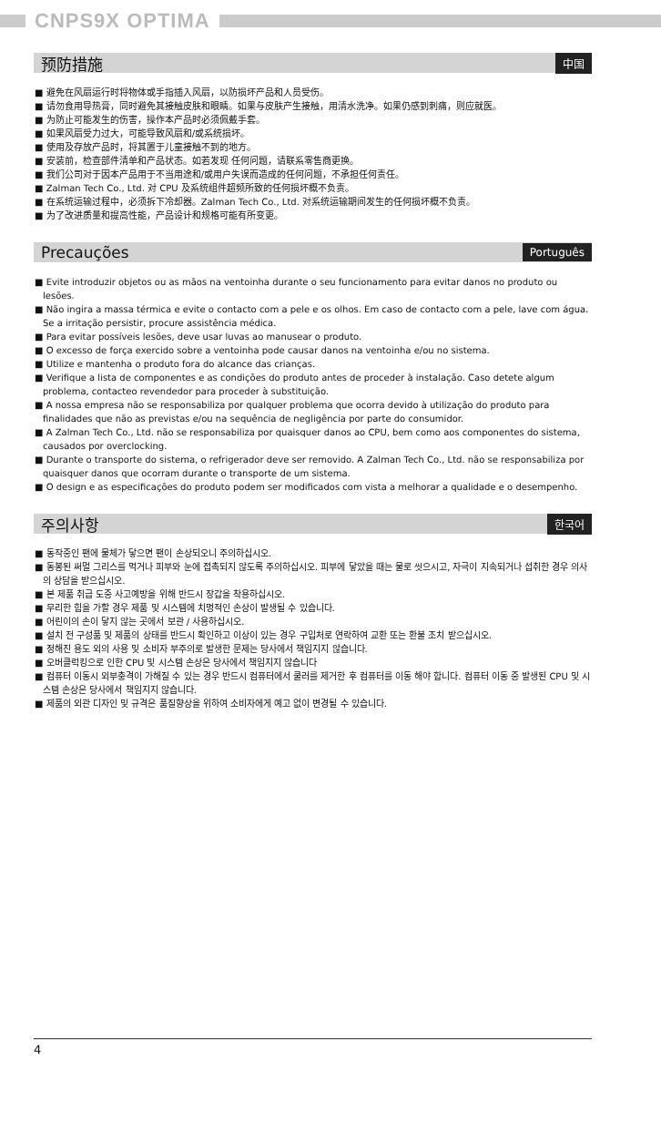CNPS9X OPTIMA
预防措施 中国
■ 避免在风扇运行时将物体或手指插入风扇，以防损坏产品和人员受伤。
■ 请勿食用导热膏，同时避免其接触皮肤和眼睛。如果与皮肤产生接触，用清水洗净。如果仍感到刺痛，则应就医。
■ 为防止可能发生的伤害，操作本产品时必须佩戴手套。
■ 如果风扇受力过大，可能导致风扇和/或系统损坏。
■ 使用及存放产品时，将其置于儿童接触不到的地方。
■ 安装前，检查部件清单和产品状态。如若发现 任何问题，请联系零售商更换。
■ 我们公司对于因本产品用于不当用途和/或用户失误而造成的任何问题，不承担任何责任。
■ Zalman Tech Co., Ltd. 对 CPU 及系统组件超频所致的任何损坏概不负责。
■ 在系统运输过程中，必须拆下冷却器。Zalman Tech Co., Ltd. 对系统运输期间发生的任何损坏概不负责。
■ 为了改进质量和提高性能，产品设计和规格可能有所变更。
Precauções Português
■ Evite introduzir objetos ou as mãos na ventoinha durante o seu funcionamento para evitar danos no produto ou lesões.
■ Não ingira a massa térmica e evite o contacto com a pele e os olhos. Em caso de contacto com a pele, lave com água. Se a irritação persistir, procure assistência médica.
■ Para evitar possíveis lesões, deve usar luvas ao manusear o produto.
■ O excesso de força exercido sobre a ventoinha pode causar danos na ventoinha e/ou no sistema.
■ Utilize e mantenha o produto fora do alcance das crianças.
■ Verifique a lista de componentes e as condições do produto antes de proceder à instalação. Caso detete algum problema, contacteo revendedor para proceder à substituição.
■ A nossa empresa não se responsabiliza por qualquer problema que ocorra devido à utilização do produto para finalidades que não as previstas e/ou na sequência de negligência por parte do consumidor.
■ A Zalman Tech Co., Ltd. não se responsabiliza por quaisquer danos ao CPU, bem como aos componentes do sistema, causados por overclocking.
■ Durante o transporte do sistema, o refrigerador deve ser removido. A Zalman Tech Co., Ltd. não se responsabiliza por quaisquer danos que ocorram durante o transporte de um sistema.
■ O design e as especificações do produto podem ser modificados com vista a melhorar a qualidade e o desempenho.
주의사항 한국어
■ 동작중인 팬에 물체가 닿으면 팬이 손상되오니 주의하십시오.
■ 동봉된 써멀 그리스를 먹거나 피부와 눈에 접촉되지 않도록 주의하십시오. 피부에 닿았을 때는 물로 씻으시고, 자극이 지속되거나 섭취한 경우 의사의 상담을 받으십시오.
■ 본 제품 취급 도중 사고예방을 위해 반드시 장갑을 착용하십시오.
■ 무리한 힘을 가할 경우 제품 및 시스템에 치명적인 손상이 발생될 수 있습니다.
■ 어린이의 손이 닿지 않는 곳에서 보관 / 사용하십시오.
■ 설치 전 구성품 및 제품의 상태를 반드시 확인하고 이상이 있는 경우 구입처로 연락하여 교환 또는 환불 조치 받으십시오.
■ 정해진 용도 외의 사용 및 소비자 부주의로 발생한 문제는 당사에서 책임지지 않습니다.
■ 오버클럭킹으로 인한 CPU 및 시스템 손상은 당사에서 책임지지 않습니다
■ 컴퓨터 이동시 외부충격이 가해질 수 있는 경우 반드시 컴퓨터에서 쿨러를 제거한 후 컴퓨터를 이동 해야 합니다. 컴퓨터 이동 중 발생된 CPU 및 시스템 손상은 당사에서 책임지지 않습니다.
■ 제품의 외관 디자인 및 규격은 품질향상을 위하여 소비자에게 예고 없이 변경될 수 있습니다.
4